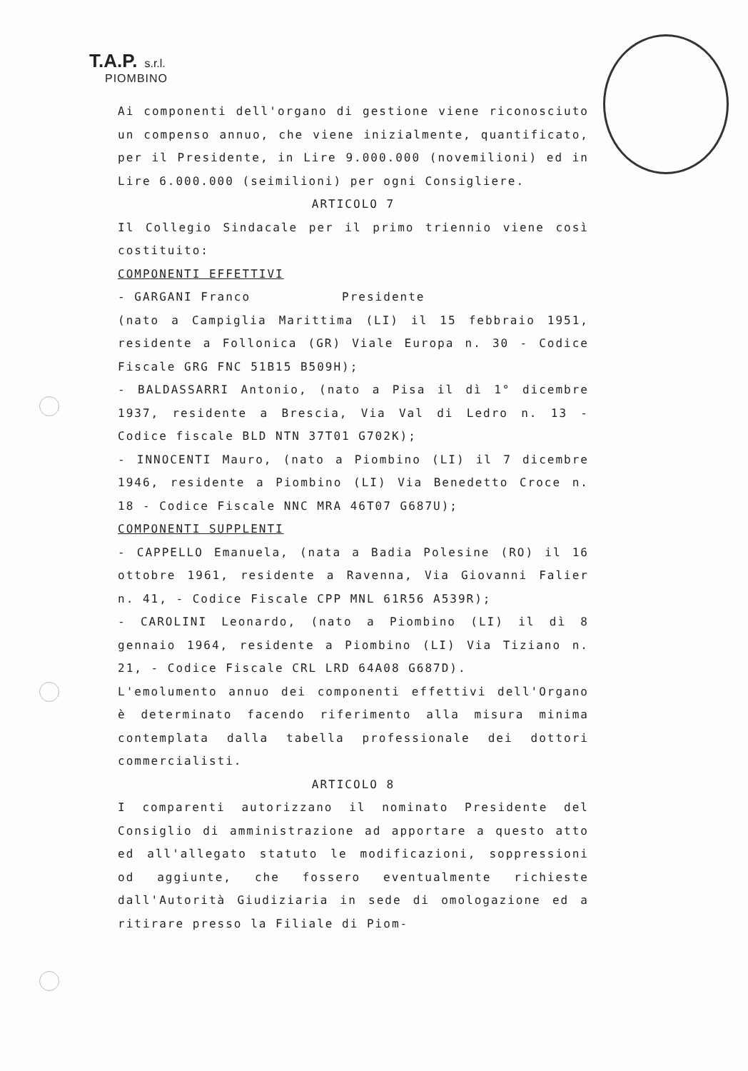T.A.P. s.r.l.
PIOMBINO
Ai componenti dell'organo di gestione viene riconosciuto un compenso annuo, che viene inizialmente, quantificato, per il Presidente, in Lire 9.000.000 (novemilioni) ed in Lire 6.000.000 (seimilioni) per ogni Consigliere.
ARTICOLO 7
Il Collegio Sindacale per il primo triennio viene così costituito:
COMPONENTI EFFETTIVI
- GARGANI Franco Presidente
(nato a Campiglia Marittima (LI) il 15 febbraio 1951, residente a Follonica (GR) Viale Europa n. 30 - Codice Fiscale GRG FNC 51B15 B509H);
- BALDASSARRI Antonio, (nato a Pisa il dì 1° dicembre 1937, residente a Brescia, Via Val di Ledro n. 13 - Codice fiscale BLD NTN 37T01 G702K);
- INNOCENTI Mauro, (nato a Piombino (LI) il 7 dicembre 1946, residente a Piombino (LI) Via Benedetto Croce n. 18 - Codice Fiscale NNC MRA 46T07 G687U);
COMPONENTI SUPPLENTI
- CAPPELLO Emanuela, (nata a Badia Polesine (RO) il 16 ottobre 1961, residente a Ravenna, Via Giovanni Falier n. 41, - Codice Fiscale CPP MNL 61R56 A539R);
- CAROLINI Leonardo, (nato a Piombino (LI) il dì 8 gennaio 1964, residente a Piombino (LI) Via Tiziano n. 21, - Codice Fiscale CRL LRD 64A08 G687D).
L'emolumento annuo dei componenti effettivi dell'Organo è determinato facendo riferimento alla misura minima contemplata dalla tabella professionale dei dottori commercialisti.
ARTICOLO 8
I comparenti autorizzano il nominato Presidente del Consiglio di amministrazione ad apportare a questo atto ed all'allegato statuto le modificazioni, soppressioni od aggiunte, che fossero eventualmente richieste dall'Autorità Giudiziaria in sede di omologazione ed a ritirare presso la Filiale di Piom-